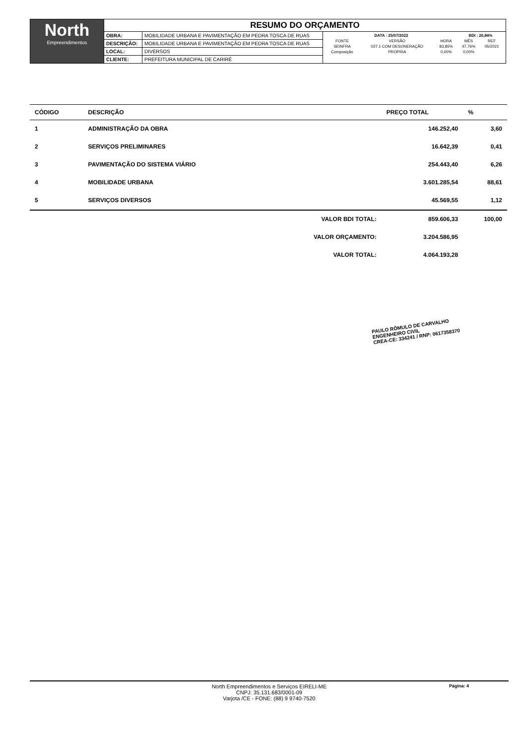| North Empreendimentos | RESUMO DO ORÇAMENTO | | |
| | OBRA: | MOBILIDADE URBANA E PAVIMENTAÇÃO EM PEDRA TOSCA DE RUAS | / DATA : 25/07/2022 / / / BDI : 26,84% / / / FONTE / VERSÃO / HORA / MÊS / REF / / SEINFRA / 027.1 COM DESONERAÇÃO / 83,85% / 47,76% / 05/2021 / / Composição / PROPRIA / 0,00% / 0,00% / / |
| | DESCRIÇÃO: | MOBILIDADE URBANA E PAVIMENTAÇÃO EM PEDRA TOSCA DE RUAS | |
| | LOCAL: | DIVERSOS | |
| | CLIENTE: | PREFEITURA MUNICIPAL DE CARIRÉ | |
| CÓDIGO | DESCRIÇÃO | | PREÇO TOTAL | % |
| --- | --- | --- | --- | --- |
| 1 | ADMINISTRAÇÃO DA OBRA | | 146.252,40 | 3,60 |
| 2 | SERVIÇOS PRELIMINARES | | 16.642,39 | 0,41 |
| 3 | PAVIMENTAÇÃO DO SISTEMA VIÁRIO | | 254.443,40 | 6,26 |
| 4 | MOBILIDADE URBANA | | 3.601.285,54 | 88,61 |
| 5 | SERVIÇOS DIVERSOS | | 45.569,55 | 1,12 |
| | | VALOR BDI TOTAL: | 859.606,33 | 100,00 |
| | | VALOR ORÇAMENTO: | 3.204.586,95 | |
| | | VALOR TOTAL: | 4.064.193,28 | |
PAULO RÔMULO DE CARVALHO
ENGENHEIRO CIVIL
CREA-CE: 334241 / RNP: 0617358370
North Empreendimentos e Serviços EIRELI-ME
CNPJ: 35.131.683/0001-09
Varjota /CE - FONE: (88) 9 9740-7520
Página: 4